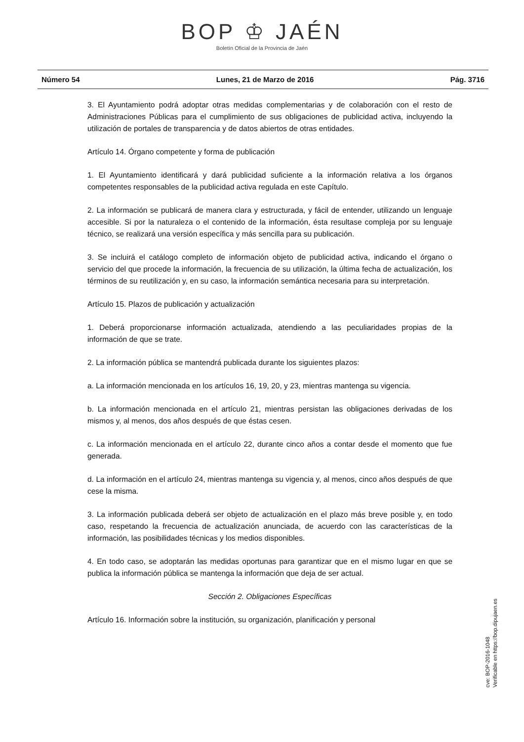BOP ♔ JAÉN
Boletín Oficial de la Provincia de Jaén
Número 54 Lunes, 21 de Marzo de 2016 Pág. 3716
3. El Ayuntamiento podrá adoptar otras medidas complementarias y de colaboración con el resto de Administraciones Públicas para el cumplimiento de sus obligaciones de publicidad activa, incluyendo la utilización de portales de transparencia y de datos abiertos de otras entidades.
Artículo 14. Órgano competente y forma de publicación
1. El Ayuntamiento identificará y dará publicidad suficiente a la información relativa a los órganos competentes responsables de la publicidad activa regulada en este Capítulo.
2. La información se publicará de manera clara y estructurada, y fácil de entender, utilizando un lenguaje accesible. Si por la naturaleza o el contenido de la información, ésta resultase compleja por su lenguaje técnico, se realizará una versión específica y más sencilla para su publicación.
3. Se incluirá el catálogo completo de información objeto de publicidad activa, indicando el órgano o servicio del que procede la información, la frecuencia de su utilización, la última fecha de actualización, los términos de su reutilización y, en su caso, la información semántica necesaria para su interpretación.
Artículo 15. Plazos de publicación y actualización
1. Deberá proporcionarse información actualizada, atendiendo a las peculiaridades propias de la información de que se trate.
2. La información pública se mantendrá publicada durante los siguientes plazos:
a. La información mencionada en los artículos 16, 19, 20, y 23, mientras mantenga su vigencia.
b. La información mencionada en el artículo 21, mientras persistan las obligaciones derivadas de los mismos y, al menos, dos años después de que éstas cesen.
c. La información mencionada en el artículo 22, durante cinco años a contar desde el momento que fue generada.
d. La información en el artículo 24, mientras mantenga su vigencia y, al menos, cinco años después de que cese la misma.
3. La información publicada deberá ser objeto de actualización en el plazo más breve posible y, en todo caso, respetando la frecuencia de actualización anunciada, de acuerdo con las características de la información, las posibilidades técnicas y los medios disponibles.
4. En todo caso, se adoptarán las medidas oportunas para garantizar que en el mismo lugar en que se publica la información pública se mantenga la información que deja de ser actual.
Sección 2. Obligaciones Específicas
Artículo 16. Información sobre la institución, su organización, planificación y personal
cve: BOP-2016-1048
Verificable en https://bop.dipujaen.es